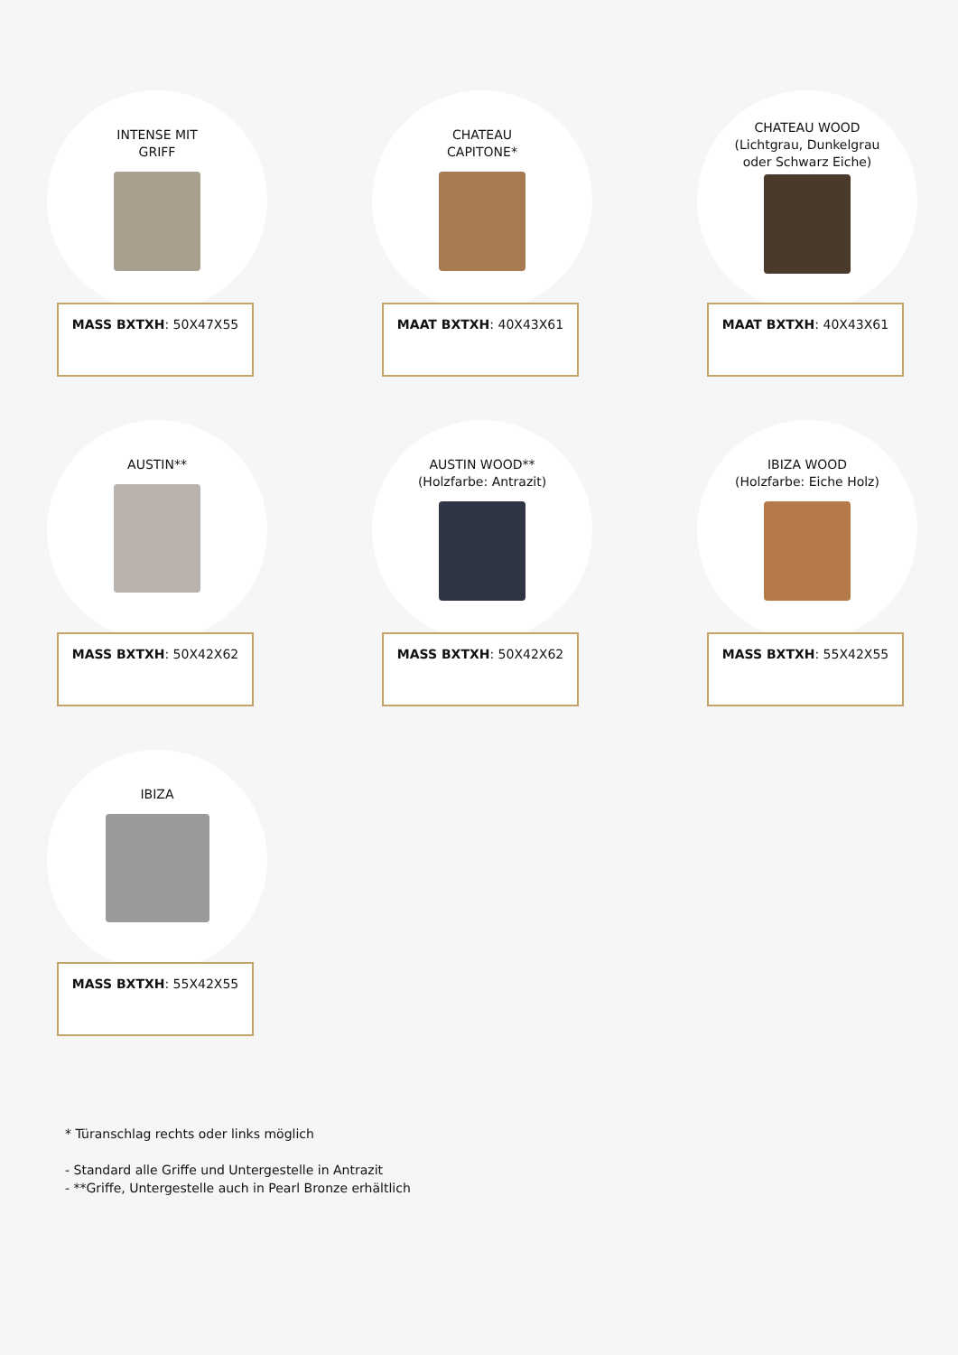INTENSE MIT
GRIFF
MASS BXTXH: 50X47X55
CHATEAU
CAPITONE*
MAAT BXTXH: 40X43X61
CHATEAU WOOD
(Lichtgrau, Dunkelgrau
oder Schwarz Eiche)
MAAT BXTXH: 40X43X61
AUSTIN**
MASS BXTXH: 50X42X62
AUSTIN WOOD**
(Holzfarbe: Antrazit)
MASS BXTXH: 50X42X62
IBIZA WOOD
(Holzfarbe: Eiche Holz)
MASS BXTXH: 55X42X55
IBIZA
MASS BXTXH: 55X42X55
* Türanschlag rechts oder links möglich
- Standard alle Griffe und Untergestelle in Antrazit
- **Griffe, Untergestelle auch in Pearl Bronze erhältlich